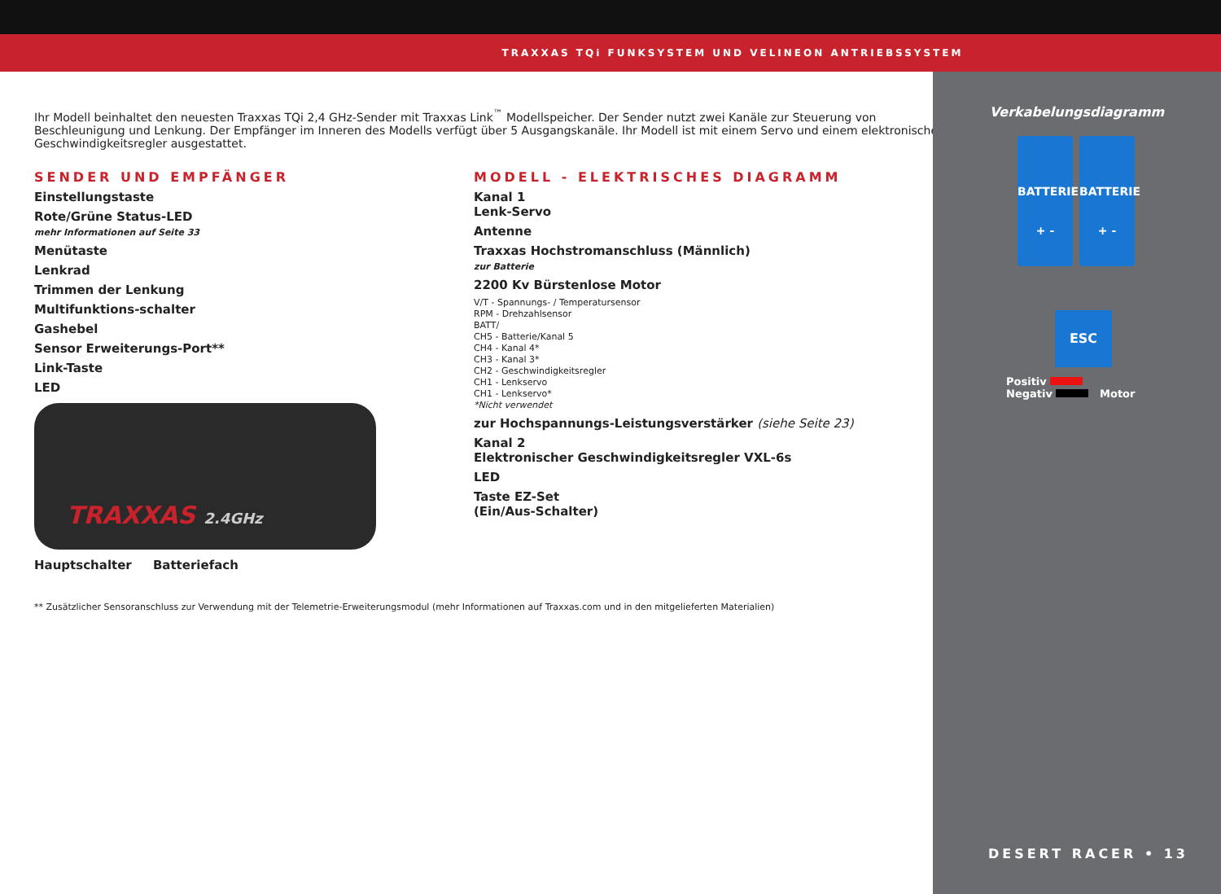TRAXXAS TQi FUNKSYSTEM UND VELINEON ANTRIEBSSYSTEM
Ihr Modell beinhaltet den neuesten Traxxas TQi 2,4 GHz-Sender mit Traxxas Link<sup>™</sup> Modellspeicher. Der Sender nutzt zwei Kanäle zur Steuerung von Beschleunigung und Lenkung. Der Empfänger im Inneren des Modells verfügt über 5 Ausgangskanäle. Ihr Modell ist mit einem Servo und einem elektronischen Geschwindigkeitsregler ausgestattet.
SENDER UND EMPFÄNGER
Einstellungstaste
Rote/Grüne Status-LED
mehr Informationen auf Seite 33
Menütaste
Lenkrad
Trimmen der Lenkung
Multifunktions-schalter
Gashebel
Sensor Erweiterungs-Port**
Link-Taste
LED
TRAXXAS 2.4GHz
Hauptschalter Batteriefach
MODELL - ELEKTRISCHES DIAGRAMM
Kanal 1
Lenk-Servo
Antenne
Traxxas Hochstromanschluss (Männlich)
zur Batterie
2200 Kv Bürstenlose Motor
V/T - Spannungs- / Temperatursensor
RPM - Drehzahlsensor
BATT/
CH5 - Batterie/Kanal 5
CH4 - Kanal 4*
CH3 - Kanal 3*
CH2 - Geschwindigkeitsregler
CH1 - Lenkservo
CH1 - Lenkservo*
*Nicht verwendet
zur Hochspannungs-Leistungsverstärker (siehe Seite 23)
Kanal 2
Elektronischer Geschwindigkeitsregler VXL-6s
LED
Taste EZ-Set
(Ein/Aus-Schalter)
** Zusätzlicher Sensoranschluss zur Verwendung mit der Telemetrie-Erweiterungsmodul (mehr Informationen auf Traxxas.com und in den mitgelieferten Materialien)
Verkabelungsdiagramm
BATTERIE
+ -
BATTERIE
+ -
ESC
Positiv
Negativ Motor
DESERT RACER • 13